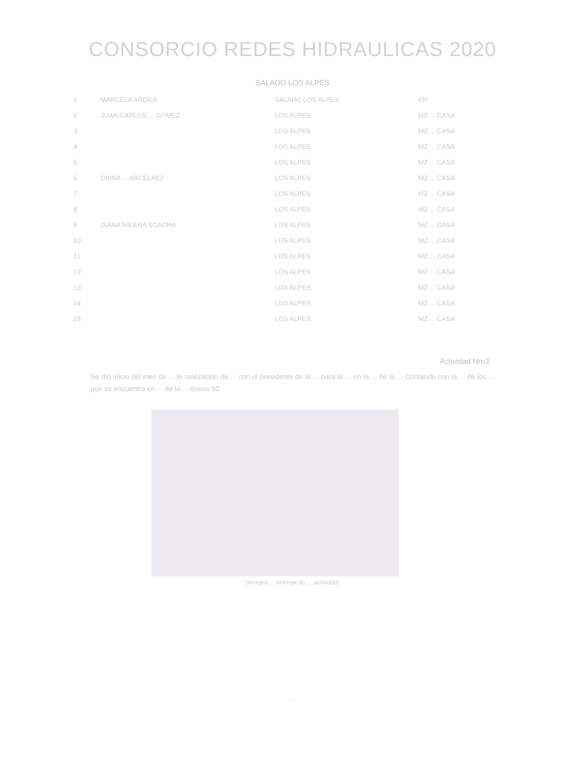CONSORCIO REDES HIDRAULICAS 2020
SALADO LOS ALPES
| 1 | MARCELA ARDILA | SALADO LOS ALPES | KR | |
| 2 | JUAN CARLOS ... GOMEZ | LOS ALPES | MZ ... CASA | |
| 3 | | LOS ALPES | MZ ... CASA | |
| 4 | | LOS ALPES | MZ ... CASA | |
| 5 | | LOS ALPES | MZ ... CASA | |
| 6 | DIANA ... ARCELAEZ | LOS ALPES | MZ ... CASA | |
| 7 | | LOS ALPES | MZ ... CASA | |
| 8 | | LOS ALPES | MZ ... CASA | |
| 9 | DIANA MILENA SOACHA | LOS ALPES | MZ ... CASA | |
| 10 | | LOS ALPES | MZ ... CASA | |
| 11 | | LOS ALPES | MZ ... CASA | |
| 12 | | LOS ALPES | MZ ... CASA | |
| 13 | | LOS ALPES | MZ ... CASA | |
| 14 | | LOS ALPES | MZ ... CASA | |
| 15 | | LOS ALPES | MZ ... CASA | |
Actividad Nro3
Se dio inicio del mes de ... la realización de ... con el presidente de la ... para la ... en la ... de la ... Contando con la ... de los ... que se encuentra en ... de la ... Anexo 02.
(Imagen ... entrega de ... actividad)
...